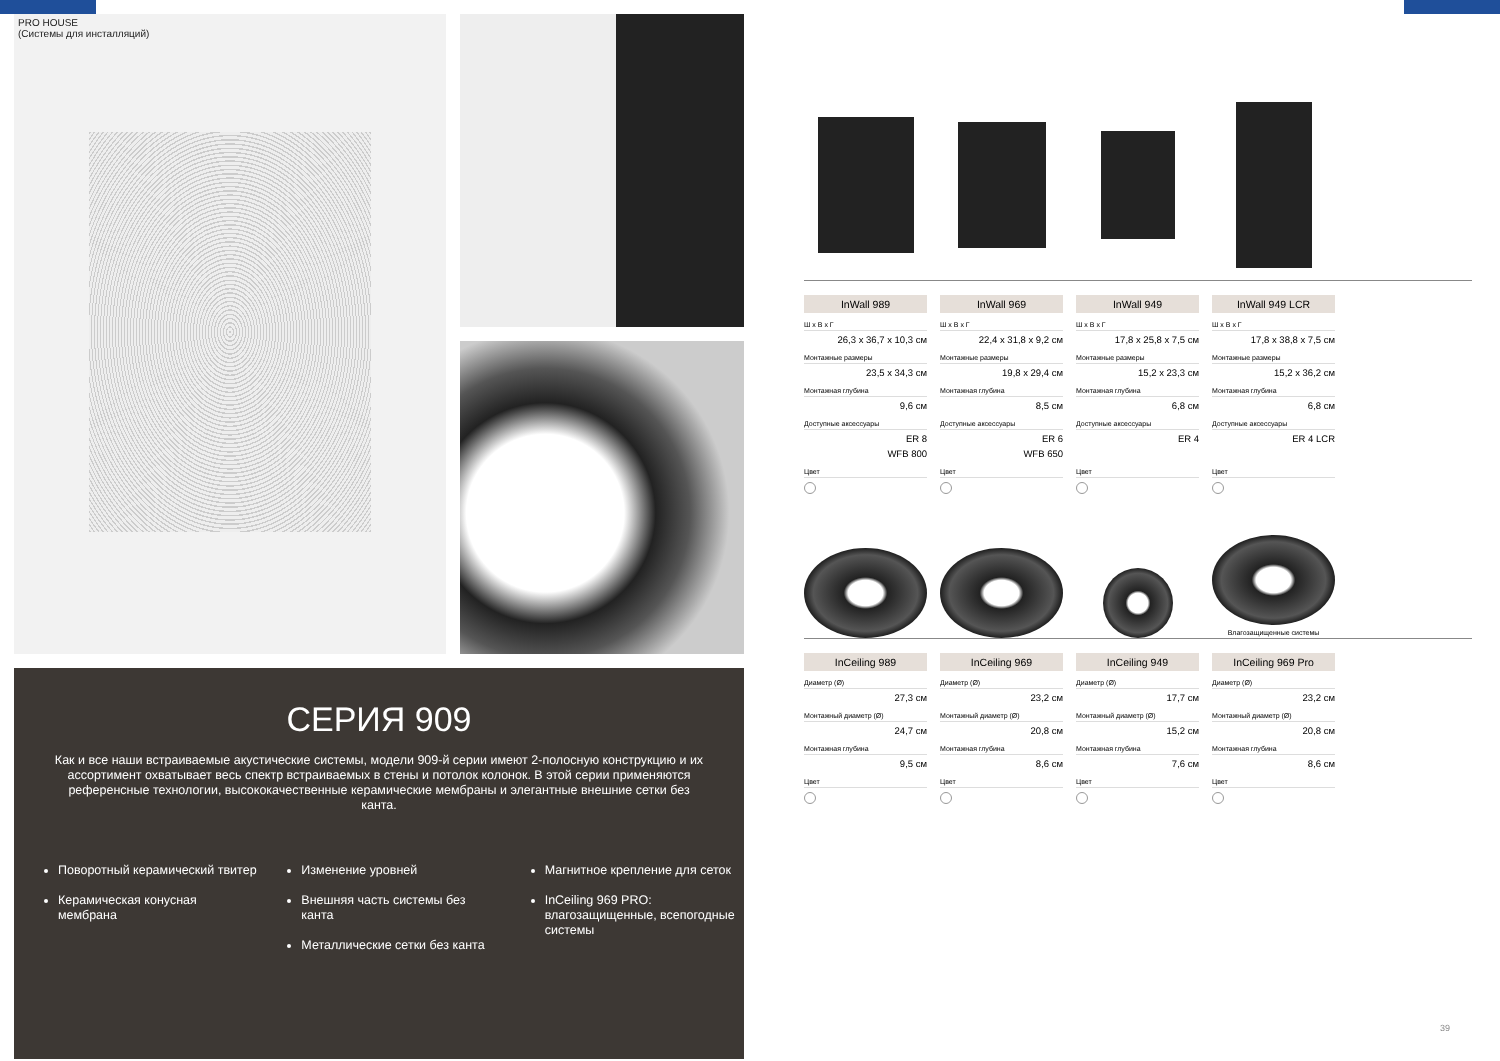PRO HOUSE
(Системы для инсталляций)
СЕРИЯ 909
Как и все наши встраиваемые акустические системы, модели 909-й серии имеют 2-полосную конструкцию и их ассортимент охватывает весь спектр встраиваемых в стены и потолок колонок. В этой серии применяются референсные технологии, высококачественные керамические мембраны и элегантные внешние сетки без канта.
Поворотный керамический твитер
Керамическая конусная мембрана
Изменение уровней
Внешняя часть системы без канта
Металлические сетки без канта
Магнитное крепление для сеток
InCeiling 969 PRO: влагозащищенные, всепогодные системы
InWall 989
Ш x В x Г
26,3 x 36,7 x 10,3 см
Монтажные размеры
23,5 x 34,3 см
Монтажная глубина
9,6 см
Доступные аксессуары
ER 8
WFB 800
Цвет
InWall 969
Ш x В x Г
22,4 x 31,8 x 9,2 см
Монтажные размеры
19,8 x 29,4 см
Монтажная глубина
8,5 см
Доступные аксессуары
ER 6
WFB 650
Цвет
InWall 949
Ш x В x Г
17,8 x 25,8 x 7,5 см
Монтажные размеры
15,2 x 23,3 см
Монтажная глубина
6,8 см
Доступные аксессуары
ER 4
Цвет
InWall 949 LCR
Ш x В x Г
17,8 x 38,8 x 7,5 см
Монтажные размеры
15,2 x 36,2 см
Монтажная глубина
6,8 см
Доступные аксессуары
ER 4 LCR
Цвет
Влагозащищенные системы
InCeiling 989
Диаметр (Ø)
27,3 см
Монтажный диаметр (Ø)
24,7 см
Монтажная глубина
9,5 см
Цвет
InCeiling 969
Диаметр (Ø)
23,2 см
Монтажный диаметр (Ø)
20,8 см
Монтажная глубина
8,6 см
Цвет
InCeiling 949
Диаметр (Ø)
17,7 см
Монтажный диаметр (Ø)
15,2 см
Монтажная глубина
7,6 см
Цвет
InCeiling 969 Pro
Диаметр (Ø)
23,2 см
Монтажный диаметр (Ø)
20,8 см
Монтажная глубина
8,6 см
Цвет
39